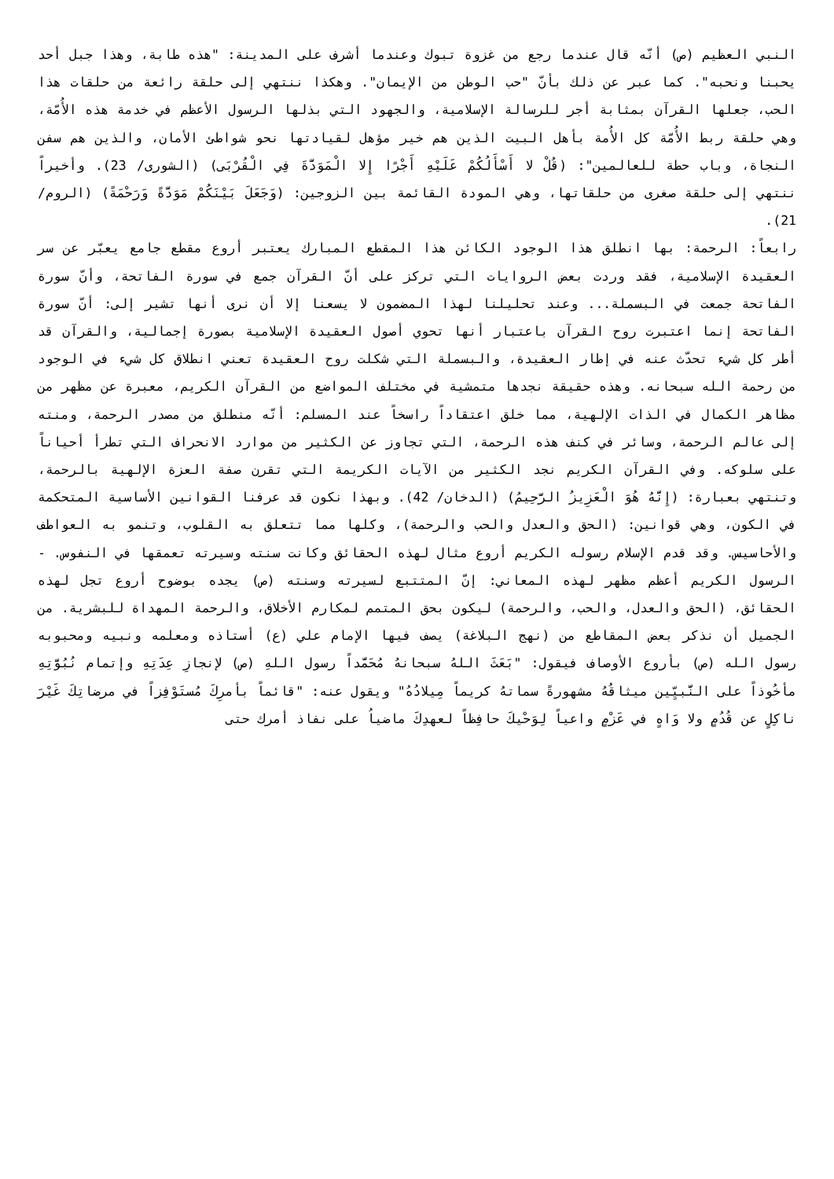النبي العظيم (ص) أنّه قال عندما رجع من غزوة تبوك وعندما أشرف على المدينة: "هذه طابة، وهذا جبل أحد يحبنا ونحبه". كما عبر عن ذلك بأنّ "حب الوطن من الإيمان". وهكذا ننتهي إلى حلقة رائعة من حلقات هذا الحب، جعلها القرآن بمثابة أجر للرسالة الإسلامية، والجهود التي بذلها الرسول الأعظم في خدمة هذه الأُمّة، وهي حلقة ربط الأُمّة كل الأُمة بأهل البيت الذين هم خير مؤهل لقيادتها نحو شواطئ الأمان، والذين هم سفن النجاة، وباب حطة للعالمين": (قُلْ لا أَسْأَلُكُمْ عَلَيْهِ أَجْرًا إِلا الْمَوَدَّةَ فِي الْقُرْبَى) (الشورى/ 23). وأخيراً ننتهي إلى حلقة صغرى من حلقاتها، وهي المودة القائمة بين الزوجين: (وَجَعَلَ بَيْنَكُمْ مَوَدَّةً وَرَحْمَةً) (الروم/ 21).
رابعاً: الرحمة: بها انطلق هذا الوجود الكائن هذا المقطع المبارك يعتبر أروع مقطع جامع يعبّر عن سر العقيدة الإسلامية، فقد وردت بعض الروايات التي تركز على أنّ القرآن جمع في سورة الفاتحة، وأنّ سورة الفاتحة جمعت في البسملة... وعند تحليلنا لهذا المضمون لا يسعنا إلا أن نرى أنها تشير إلى: أنّ سورة الفاتحة إنما اعتبرت روح القرآن باعتبار أنها تحوي أصول العقيدة الإسلامية بصورة إجمالية، والقرآن قد أطر كل شيء تحدّث عنه في إطار العقيدة، والبسملة التي شكلت روح العقيدة تعني انطلاق كل شيء في الوجود من رحمة الله سبحانه. وهذه حقيقة نجدها متمشية في مختلف المواضع من القرآن الكريم، معبرة عن مظهر من مظاهر الكمال في الذات الإلهية، مما خلق اعتقاداً راسخاً عند المسلم: أنّه منطلق من مصدر الرحمة، ومنته إلى عالم الرحمة، وسائر في كنف هذه الرحمة، التي تجاوز عن الكثير من موارد الانحراف التي تطرأ أحياناً على سلوكه. وفي القرآن الكريم نجد الكثير من الآيات الكريمة التي تقرن صفة العزة الإلهية بالرحمة، وتنتهي بعبارة: (إِنَّهُ هُوَ الْعَزِيزُ الرَّحِيمُ) (الدخان/ 42). وبهذا نكون قد عرفنا القوانين الأساسية المتحكمة في الكون، وهي قوانين: (الحق والعدل والحب والرحمة)، وكلها مما تتعلق به القلوب، وتنمو به العواطف والأحاسيس. وقد قدم الإسلام رسوله الكريم أروع مثال لهذه الحقائق وكانت سنته وسيرته تعمقها في النفوس. - الرسول الكريم أعظم مظهر لهذه المعاني: إنّ المتتبع لسيرته وسنته (ص) يجده بوضوح أروع تجل لهذه الحقائق، (الحق والعدل، والحب، والرحمة) ليكون بحق المتمم لمكارم الأخلاق، والرحمة المهداة للبشرية. من الجميل أن نذكر بعض المقاطع من (نهج البلاغة) يصف فيها الإمام علي (ع) أستاذه ومعلمه ونبيه ومحبوبه رسول الله (ص) بأروع الأوصاف فيقول: "بَعَثَ اللهُ سبحانهُ مُحَمَّداً رسول اللهِ (ص) لإنجازِ عِدَتِهِ وإتمام نُبُوَّتِهِ مأخُوذاً على النَّبيِّين ميثاقُهُ مشهورةً سماتهُ كريماً مِيلادُهُ" ويقول عنه: "قائماً بأمرِكَ مُستَوْفِزاً في مرضاتِكَ غَيْرَ ناكِلٍ عن قُدُمٍ ولا وَاهٍ في عَزْمٍ واعياً لِوَحْيكَ حافِظاً لعهدِكَ ماضياُ على نفاذ أمرك حتى